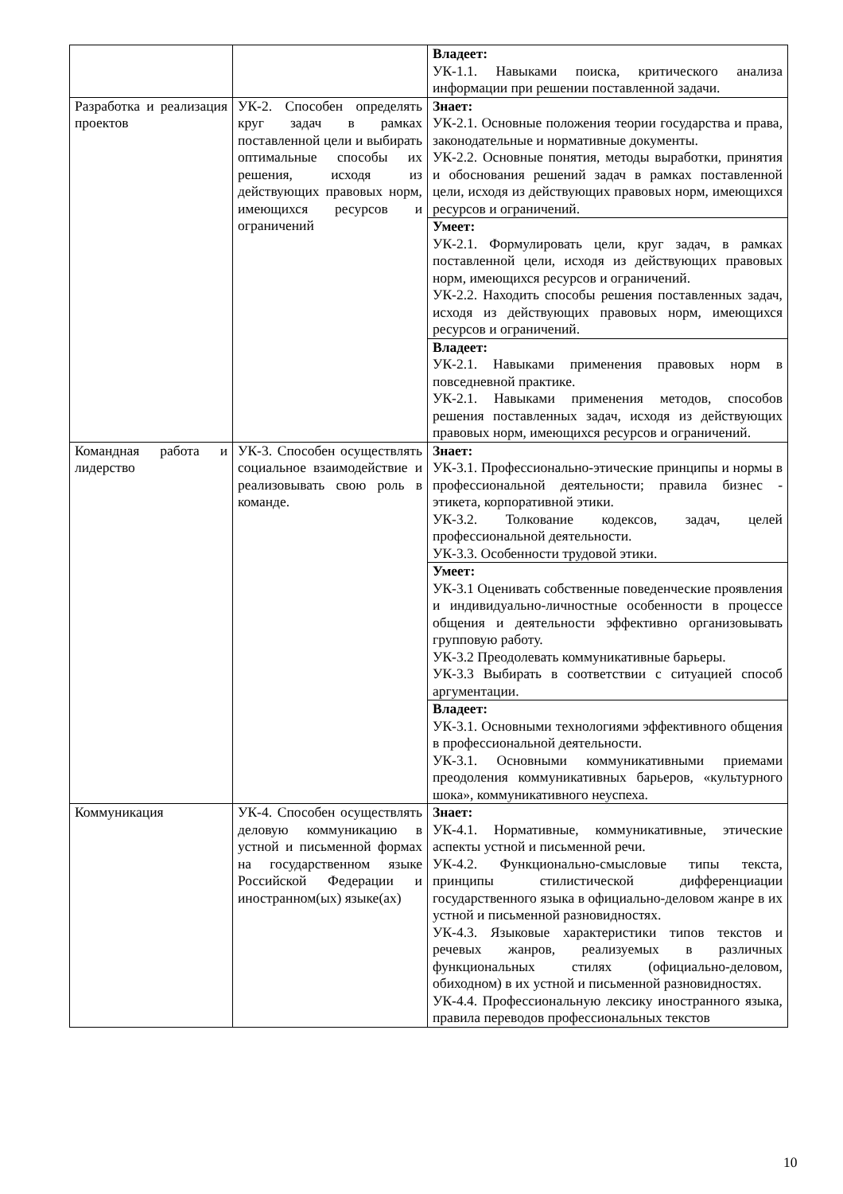| | | Владеет: УК-1.1. Навыками поиска, критического анализа информации при решении поставленной задачи. |
| Разработка и реализация проектов | УК-2. Способен определять круг задач в рамках поставленной цели и выбирать оптимальные способы их решения, исходя из действующих правовых норм, имеющихся ресурсов и ограничений | Знает: УК-2.1. Основные положения теории государства и права, законодательные и нормативные документы. УК-2.2. Основные понятия, методы выработки, принятия и обоснования решений задач в рамках поставленной цели, исходя из действующих правовых норм, имеющихся ресурсов и ограничений. |
| | | Умеет: УК-2.1. Формулировать цели, круг задач, в рамках поставленной цели, исходя из действующих правовых норм, имеющихся ресурсов и ограничений. УК-2.2. Находить способы решения поставленных задач, исходя из действующих правовых норм, имеющихся ресурсов и ограничений. |
| | | Владеет: УК-2.1. Навыками применения правовых норм в повседневной практике. УК-2.1. Навыками применения методов, способов решения поставленных задач, исходя из действующих правовых норм, имеющихся ресурсов и ограничений. |
| Командная работа и лидерство | УК-3. Способен осуществлять социальное взаимодействие и реализовывать свою роль в команде. | Знает: УК-3.1. Профессионально-этические принципы и нормы в профессиональной деятельности; правила бизнес - этикета, корпоративной этики. УК-3.2. Толкование кодексов, задач, целей профессиональной деятельности. УК-3.3. Особенности трудовой этики. |
| | | Умеет: УК-3.1 Оценивать собственные поведенческие проявления и индивидуально-личностные особенности в процессе общения и деятельности эффективно организовывать групповую работу. УК-3.2 Преодолевать коммуникативные барьеры. УК-3.3 Выбирать в соответствии с ситуацией способ аргументации. |
| | | Владеет: УК-3.1. Основными технологиями эффективного общения в профессиональной деятельности. УК-3.1. Основными коммуникативными приемами преодоления коммуникативных барьеров, «культурного шока», коммуникативного неуспеха. |
| Коммуникация | УК-4. Способен осуществлять деловую коммуникацию в устной и письменной формах на государственном языке Российской Федерации и иностранном(ых) языке(ах) | Знает: УК-4.1. Нормативные, коммуникативные, этические аспекты устной и письменной речи. УК-4.2. Функционально-смысловые типы текста, принципы стилистической дифференциации государственного языка в официально-деловом жанре в их устной и письменной разновидностях. УК-4.3. Языковые характеристики типов текстов и речевых жанров, реализуемых в различных функциональных стилях (официально-деловом, обиходном) в их устной и письменной разновидностях. УК-4.4. Профессиональную лексику иностранного языка, правила переводов профессиональных текстов |
10